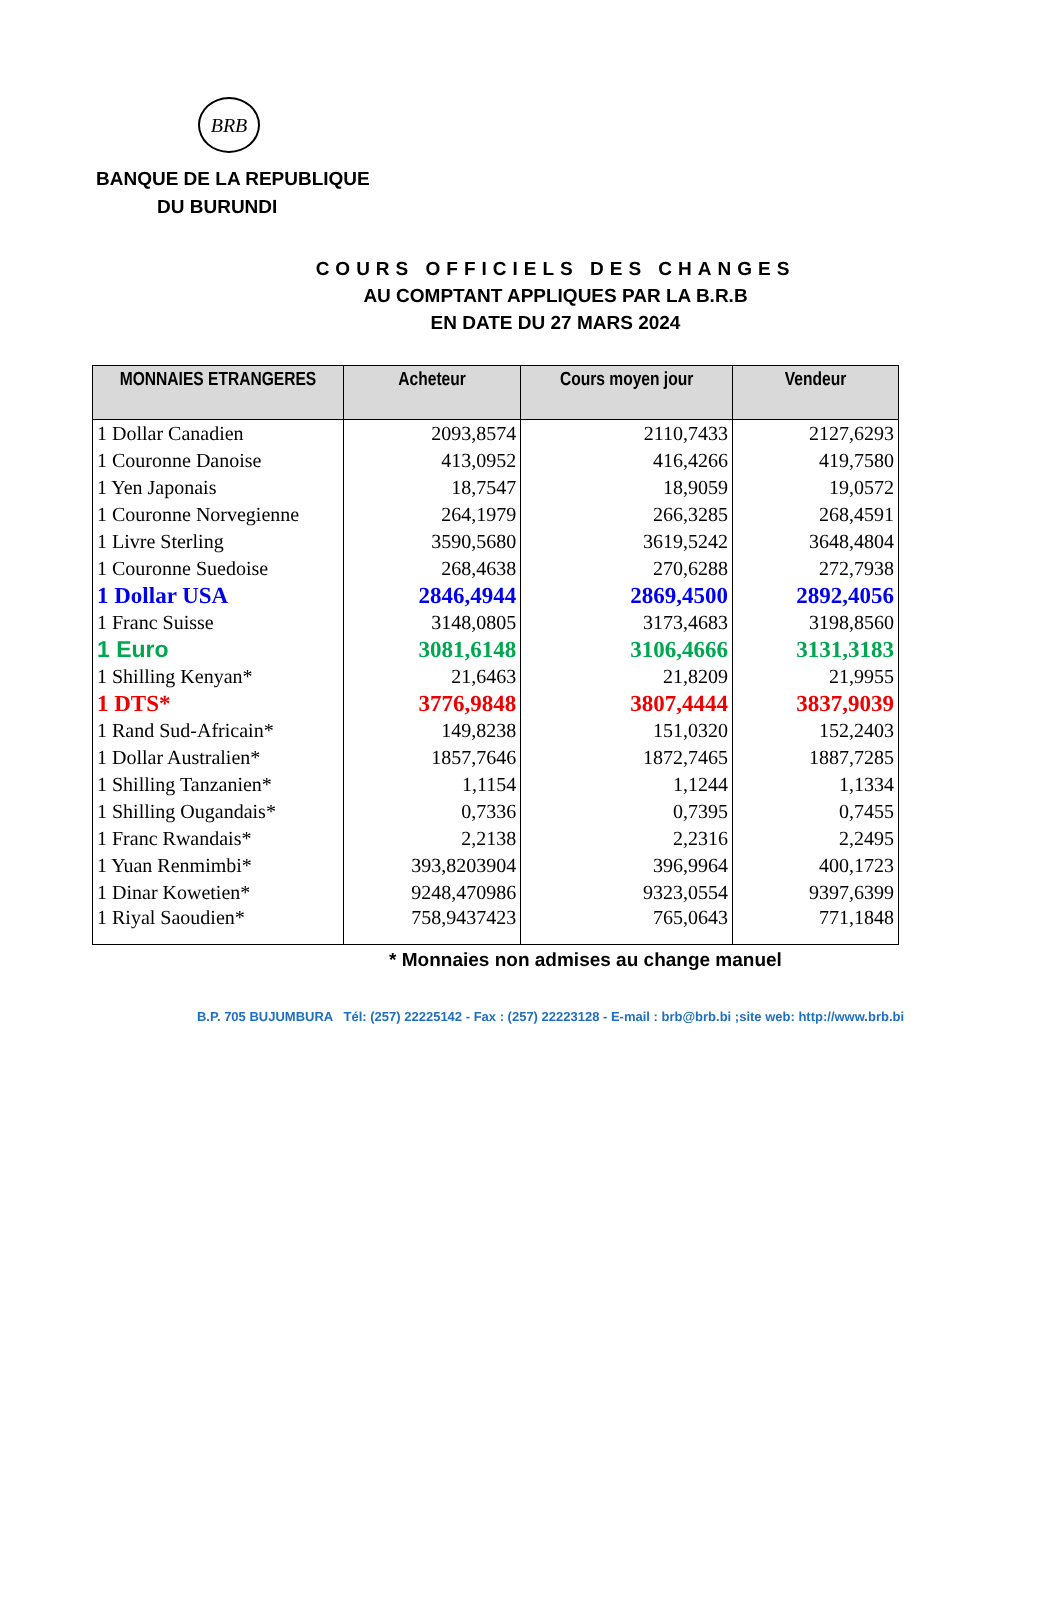BRB
BANQUE DE LA REPUBLIQUE
DU BURUNDI
COURS OFFICIELS DES CHANGES
AU COMPTANT APPLIQUES PAR LA B.R.B
EN DATE DU 27 MARS 2024
| MONNAIES ETRANGERES | Acheteur | Cours moyen jour | Vendeur |
| --- | --- | --- | --- |
| 1 Dollar Canadien | 2093,8574 | 2110,7433 | 2127,6293 |
| 1 Couronne Danoise | 413,0952 | 416,4266 | 419,7580 |
| 1 Yen Japonais | 18,7547 | 18,9059 | 19,0572 |
| 1 Couronne Norvegienne | 264,1979 | 266,3285 | 268,4591 |
| 1 Livre Sterling | 3590,5680 | 3619,5242 | 3648,4804 |
| 1 Couronne Suedoise | 268,4638 | 270,6288 | 272,7938 |
| 1 Dollar USA | 2846,4944 | 2869,4500 | 2892,4056 |
| 1 Franc Suisse | 3148,0805 | 3173,4683 | 3198,8560 |
| 1 Euro | 3081,6148 | 3106,4666 | 3131,3183 |
| 1 Shilling Kenyan* | 21,6463 | 21,8209 | 21,9955 |
| 1 DTS* | 3776,9848 | 3807,4444 | 3837,9039 |
| 1 Rand Sud-Africain* | 149,8238 | 151,0320 | 152,2403 |
| 1 Dollar Australien* | 1857,7646 | 1872,7465 | 1887,7285 |
| 1 Shilling Tanzanien* | 1,1154 | 1,1244 | 1,1334 |
| 1 Shilling Ougandais* | 0,7336 | 0,7395 | 0,7455 |
| 1 Franc Rwandais* | 2,2138 | 2,2316 | 2,2495 |
| 1 Yuan Renmimbi* | 393,8203904 | 396,9964 | 400,1723 |
| 1 Dinar Kowetien* | 9248,470986 | 9323,0554 | 9397,6399 |
| 1 Riyal Saoudien* | 758,9437423 | 765,0643 | 771,1848 |
* Monnaies non admises au change manuel
B.P. 705 BUJUMBURA Tél: (257) 22225142 - Fax : (257) 22223128 - E-mail : brb@brb.bi ;site web: http://www.brb.bi